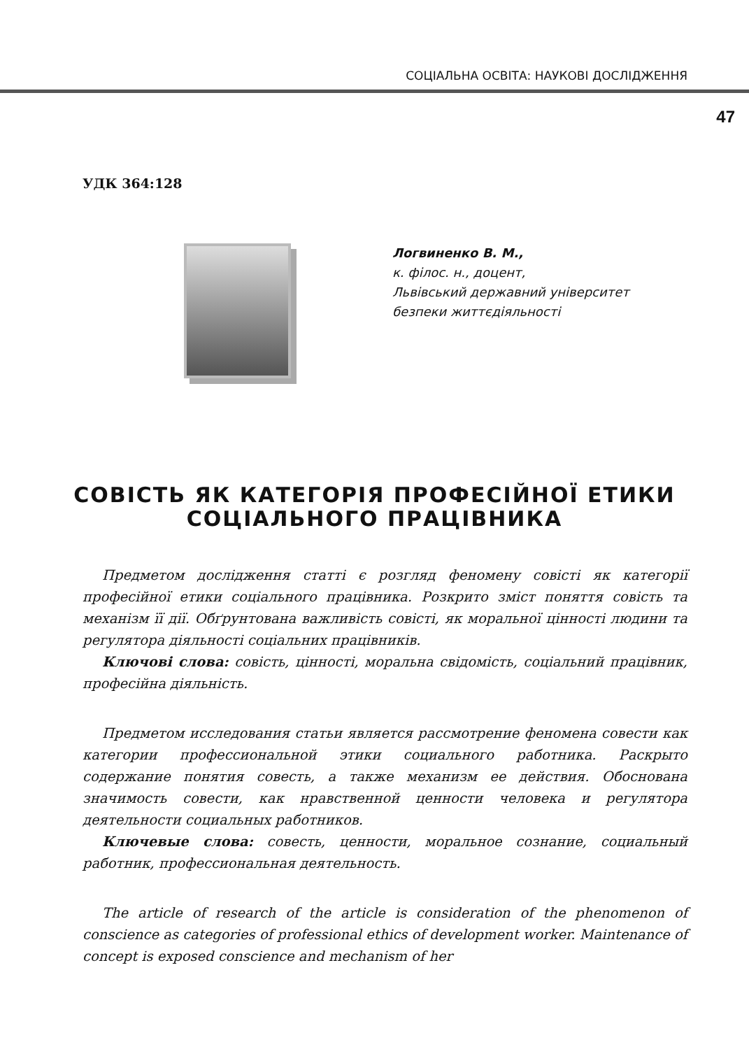СОЦІАЛЬНА ОСВІТА: НАУКОВІ ДОСЛІДЖЕННЯ
47
УДК 364:128
Логвиненко В. М.,
к. філос. н., доцент,
Львівський державний університет
безпеки життєдіяльності
СОВІСТЬ ЯК КАТЕГОРІЯ ПРОФЕСІЙНОЇ ЕТИКИ
СОЦІАЛЬНОГО ПРАЦІВНИКА
Предметом дослідження статті є розгляд феномену совісті як категорії професійної етики соціального працівника. Розкрито зміст поняття совість та механізм її дії. Обґрунтована важливість совісті, як моральної цінності людини та регулятора діяльності соціальних працівників.
Ключові слова: совість, цінності, моральна свідомість, соціальний працівник, професійна діяльність.
Предметом исследования статьи является рассмотрение феномена совести как категории профессиональной этики социального работника. Раскрыто содержание понятия совесть, а также механизм ее действия. Обоснована значимость совести, как нравственной ценности человека и регулятора деятельности социальных работников.
Ключевые слова: совесть, ценности, моральное сознание, социальный работник, профессиональная деятельность.
The article of research of the article is consideration of the phenomenon of conscience as categories of professional ethics of development worker. Maintenance of concept is exposed conscience and mechanism of her